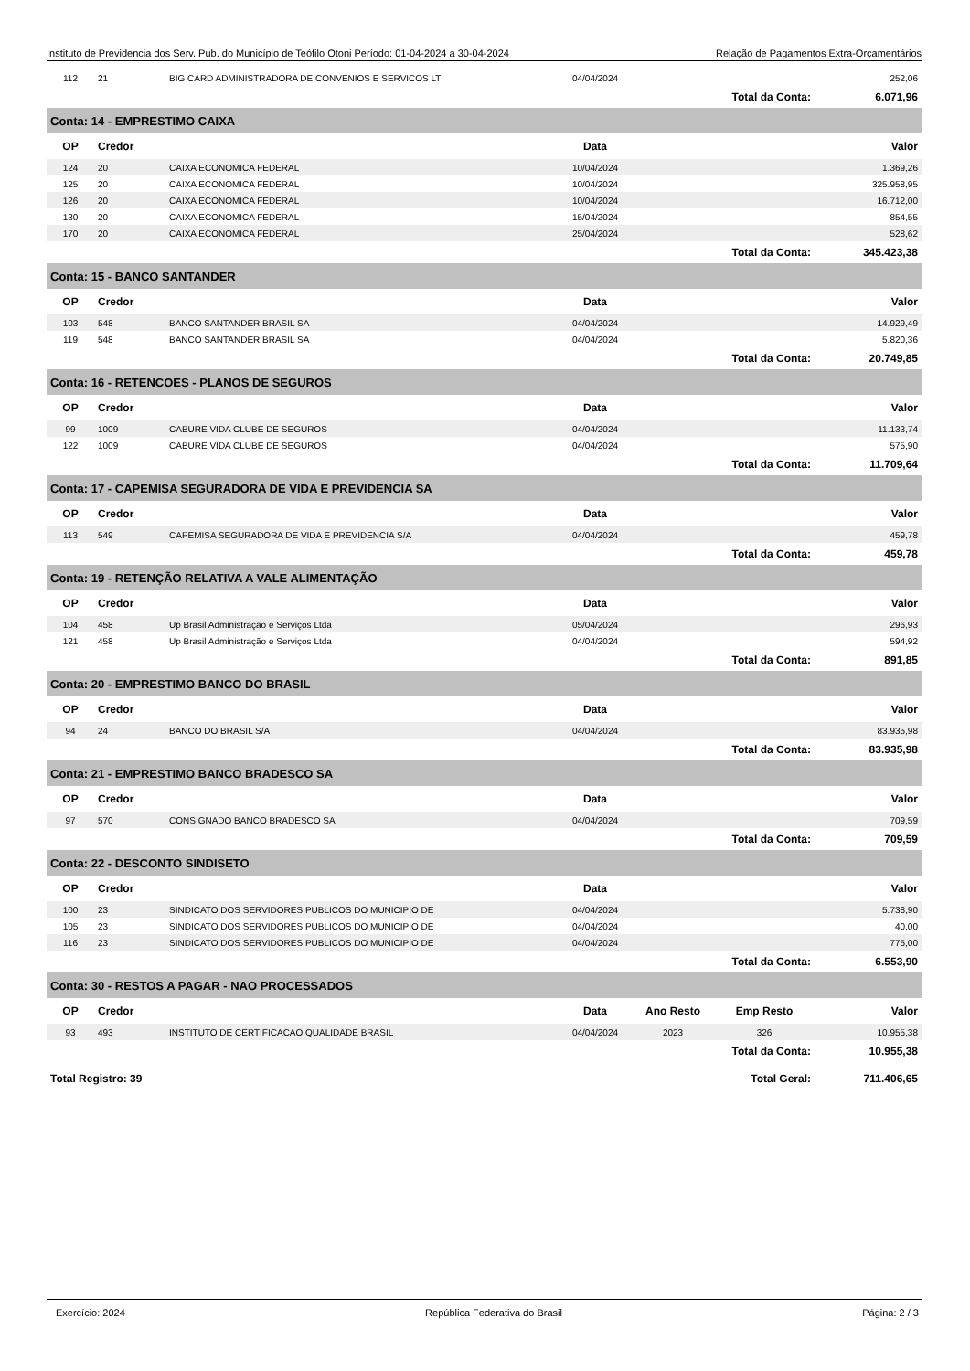Instituto de Previdencia dos Serv. Pub. do Município de Teófilo Otoni Período: 01-04-2024 a 30-04-2024 Relação de Pagamentos Extra-Orçamentários
| 112 | 21 | BIG CARD ADMINISTRADORA DE CONVENIOS E SERVICOS LT | 04/04/2024 | | | 252,06 |
| | | | | | Total da Conta: | 6.071,96 |
| Conta: 14 - EMPRESTIMO CAIXA | | | | | | |
| OP | Credor | | Data | | | Valor |
| 124 | 20 | CAIXA ECONOMICA FEDERAL | 10/04/2024 | | | 1.369,26 |
| 125 | 20 | CAIXA ECONOMICA FEDERAL | 10/04/2024 | | | 325.958,95 |
| 126 | 20 | CAIXA ECONOMICA FEDERAL | 10/04/2024 | | | 16.712,00 |
| 130 | 20 | CAIXA ECONOMICA FEDERAL | 15/04/2024 | | | 854,55 |
| 170 | 20 | CAIXA ECONOMICA FEDERAL | 25/04/2024 | | | 528,62 |
| | | | | | Total da Conta: | 345.423,38 |
| Conta: 15 - BANCO SANTANDER | | | | | | |
| OP | Credor | | Data | | | Valor |
| 103 | 548 | BANCO SANTANDER BRASIL SA | 04/04/2024 | | | 14.929,49 |
| 119 | 548 | BANCO SANTANDER BRASIL SA | 04/04/2024 | | | 5.820,36 |
| | | | | | Total da Conta: | 20.749,85 |
| Conta: 16 - RETENCOES - PLANOS DE SEGUROS | | | | | | |
| OP | Credor | | Data | | | Valor |
| 99 | 1009 | CABURE VIDA CLUBE DE SEGUROS | 04/04/2024 | | | 11.133,74 |
| 122 | 1009 | CABURE VIDA CLUBE DE SEGUROS | 04/04/2024 | | | 575,90 |
| | | | | | Total da Conta: | 11.709,64 |
| Conta: 17 - CAPEMISA SEGURADORA DE VIDA E PREVIDENCIA SA | | | | | | |
| OP | Credor | | Data | | | Valor |
| 113 | 549 | CAPEMISA SEGURADORA DE VIDA E PREVIDENCIA S/A | 04/04/2024 | | | 459,78 |
| | | | | | Total da Conta: | 459,78 |
| Conta: 19 - RETENÇÃO RELATIVA A VALE ALIMENTAÇÃO | | | | | | |
| OP | Credor | | Data | | | Valor |
| 104 | 458 | Up Brasil Administração e Serviços Ltda | 05/04/2024 | | | 296,93 |
| 121 | 458 | Up Brasil Administração e Serviços Ltda | 04/04/2024 | | | 594,92 |
| | | | | | Total da Conta: | 891,85 |
| Conta: 20 - EMPRESTIMO BANCO DO BRASIL | | | | | | |
| OP | Credor | | Data | | | Valor |
| 94 | 24 | BANCO DO BRASIL S/A | 04/04/2024 | | | 83.935,98 |
| | | | | | Total da Conta: | 83.935,98 |
| Conta: 21 - EMPRESTIMO BANCO BRADESCO SA | | | | | | |
| OP | Credor | | Data | | | Valor |
| 97 | 570 | CONSIGNADO BANCO BRADESCO SA | 04/04/2024 | | | 709,59 |
| | | | | | Total da Conta: | 709,59 |
| Conta: 22 - DESCONTO SINDISETO | | | | | | |
| OP | Credor | | Data | | | Valor |
| 100 | 23 | SINDICATO DOS SERVIDORES PUBLICOS DO MUNICIPIO DE | 04/04/2024 | | | 5.738,90 |
| 105 | 23 | SINDICATO DOS SERVIDORES PUBLICOS DO MUNICIPIO DE | 04/04/2024 | | | 40,00 |
| 116 | 23 | SINDICATO DOS SERVIDORES PUBLICOS DO MUNICIPIO DE | 04/04/2024 | | | 775,00 |
| | | | | | Total da Conta: | 6.553,90 |
| Conta: 30 - RESTOS A PAGAR - NAO PROCESSADOS | | | | | | |
| OP | Credor | | Data | Ano Resto | Emp Resto | Valor |
| 93 | 493 | INSTITUTO DE CERTIFICACAO QUALIDADE BRASIL | 04/04/2024 | 2023 | 326 | 10.955,38 |
| | | | | | Total da Conta: | 10.955,38 |
| Total Registro: 39 | | | | | Total Geral: | 711.406,65 |
Exercício: 2024 República Federativa do Brasil Página: 2 / 3